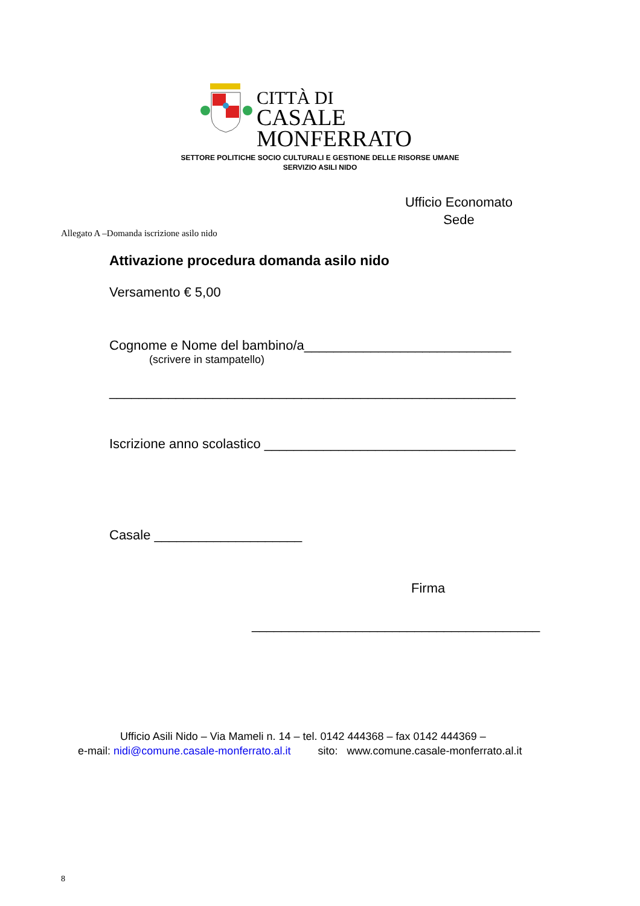CITTÀ DI
CASALE MONFERRATO
SETTORE POLITICHE SOCIO CULTURALI E GESTIONE DELLE RISORSE UMANE
SERVIZIO ASILI NIDO
Ufficio Economato
Sede
Allegato A –Domanda iscrizione asilo nido
Attivazione procedura domanda asilo nido
Versamento € 5,00
Cognome e Nome del bambino/a____________________________
(scrivere in stampatello)
_______________________________________________________
Iscrizione anno scolastico __________________________________
Casale ____________________
Firma
_______________________________________
Ufficio Asili Nido – Via Mameli n. 14 – tel. 0142 444368 – fax 0142 444369 –
e-mail: nidi@comune.casale-monferrato.al.it sito: www.comune.casale-monferrato.al.it
8